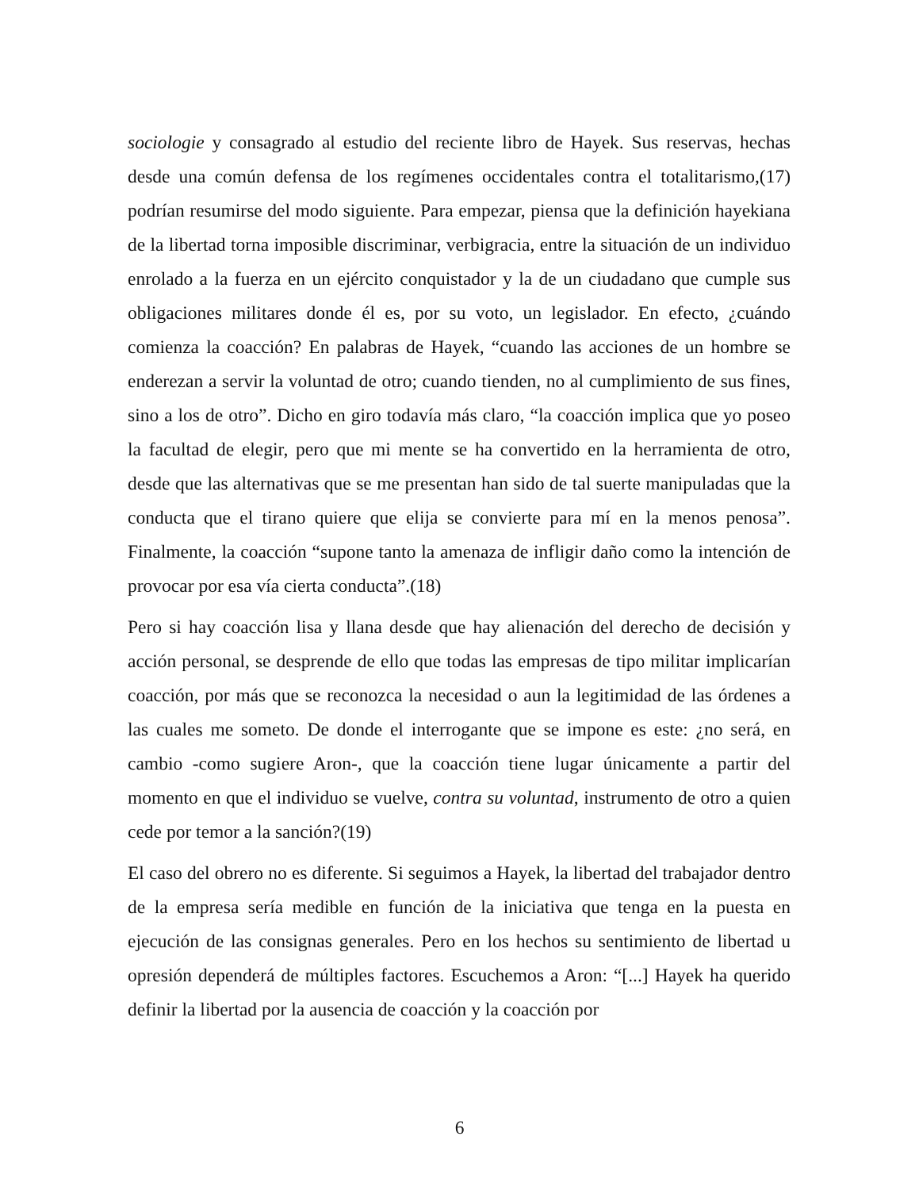sociologie y consagrado al estudio del reciente libro de Hayek. Sus reservas, hechas desde una común defensa de los regímenes occidentales contra el totalitarismo,(17) podrían resumirse del modo siguiente. Para empezar, piensa que la definición hayekiana de la libertad torna imposible discriminar, verbigracia, entre la situación de un individuo enrolado a la fuerza en un ejército conquistador y la de un ciudadano que cumple sus obligaciones militares donde él es, por su voto, un legislador. En efecto, ¿cuándo comienza la coacción? En palabras de Hayek, “cuando las acciones de un hombre se enderezan a servir la voluntad de otro; cuando tienden, no al cumplimiento de sus fines, sino a los de otro”. Dicho en giro todavía más claro, “la coacción implica que yo poseo la facultad de elegir, pero que mi mente se ha convertido en la herramienta de otro, desde que las alternativas que se me presentan han sido de tal suerte manipuladas que la conducta que el tirano quiere que elija se convierte para mí en la menos penosa”. Finalmente, la coacción “supone tanto la amenaza de infligir daño como la intención de provocar por esa vía cierta conducta”.(18)
Pero si hay coacción lisa y llana desde que hay alienación del derecho de decisión y acción personal, se desprende de ello que todas las empresas de tipo militar implicarían coacción, por más que se reconozca la necesidad o aun la legitimidad de las órdenes a las cuales me someto. De donde el interrogante que se impone es este: ¿no será, en cambio -como sugiere Aron-, que la coacción tiene lugar únicamente a partir del momento en que el individuo se vuelve, contra su voluntad, instrumento de otro a quien cede por temor a la sanción?(19)
El caso del obrero no es diferente. Si seguimos a Hayek, la libertad del trabajador dentro de la empresa sería medible en función de la iniciativa que tenga en la puesta en ejecución de las consignas generales. Pero en los hechos su sentimiento de libertad u opresión dependerá de múltiples factores. Escuchemos a Aron: “[...] Hayek ha querido definir la libertad por la ausencia de coacción y la coacción por
6